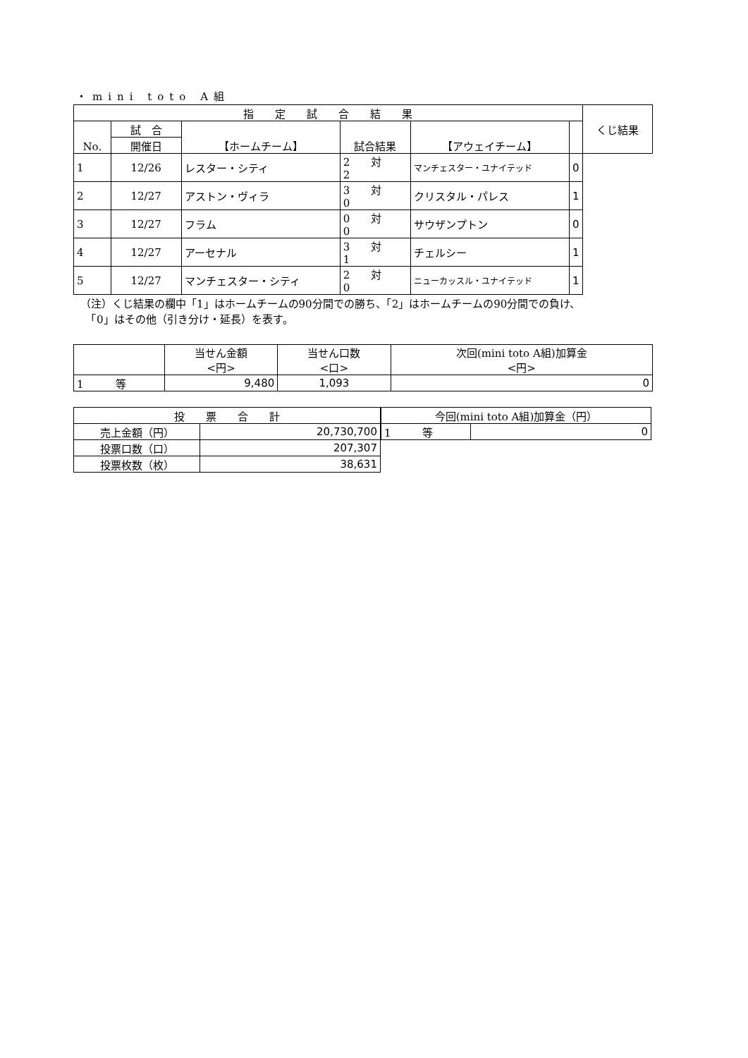・mini toto A組
| 指 定 試 合 結 果 | | | | | | くじ結果 |
| --- | --- | --- | --- | --- | --- | --- |
| No. | 試 合 | 【ホームチーム】 | 試合結果 | 【アウェイチーム】 | | |
| | 開催日 | | | | | |
| 1 | 12/26 | レスター・シティ | 2 対 2 | マンチェスター・ユナイテッド | 0 | |
| 2 | 12/27 | アストン・ヴィラ | 3 対 0 | クリスタル・パレス | 1 | |
| 3 | 12/27 | フラム | 0 対 0 | サウザンプトン | 0 | |
| 4 | 12/27 | アーセナル | 3 対 1 | チェルシー | 1 | |
| 5 | 12/27 | マンチェスター・シティ | 2 対 0 | ニューカッスル・ユナイテッド | 1 | |
（注）くじ結果の欄中「1」はホームチームの90分間での勝ち、「2」はホームチームの90分間での負け、
　「0」はその他（引き分け・延長）を表す。
| | 当せん金額 <円> | 当せん口数 <口> | 次回(mini toto A組)加算金 <円> |
| --- | --- | --- | --- |
| 1 等 | 9,480 | 1,093 | 0 |
| 投 票 合 計 | |
| --- | --- |
| 売上金額（円） | 20,730,700 |
| 投票口数（口） | 207,307 |
| 投票枚数（枚） | 38,631 |
| 今回(mini toto A組)加算金（円） | |
| --- | --- |
| 1 等 | 0 |